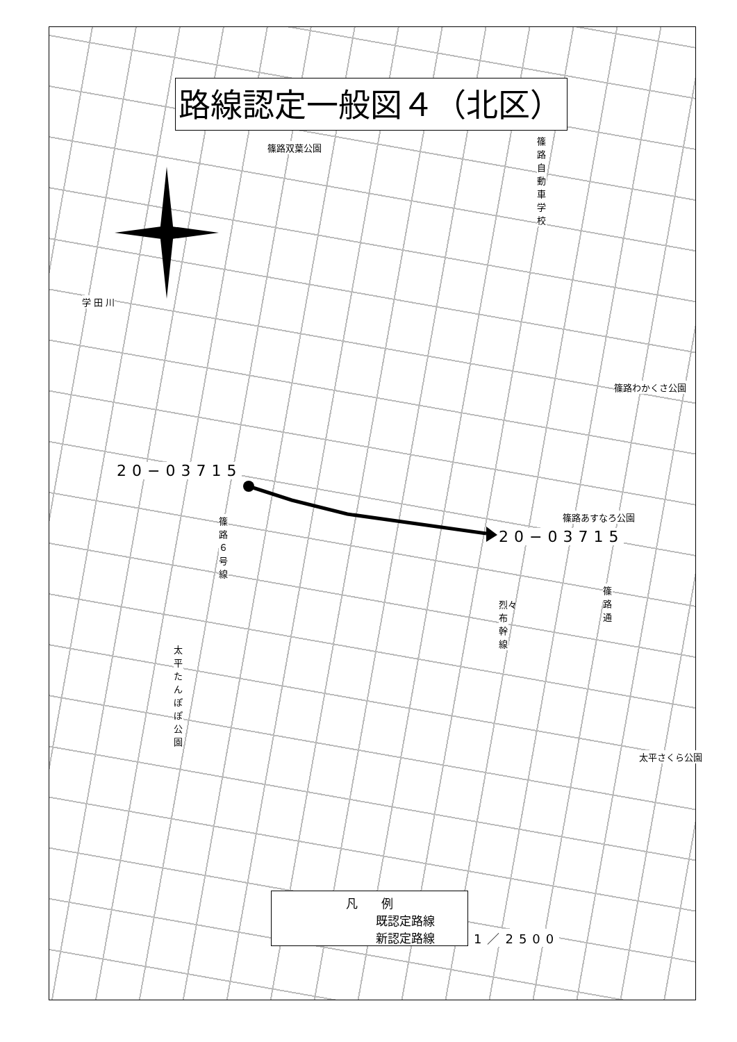路線認定一般図４（北区）
篠路双葉公園
篠路自動車学校
篠路わかくさ公園
篠路あすなろ公園
太平さくら公園
太平たんぽぽ公園
篠路６号線
烈々布幹線
篠路通
学 田 川
20−03715
20−03715
凡　　例
既認定路線
新認定路線
1／2500